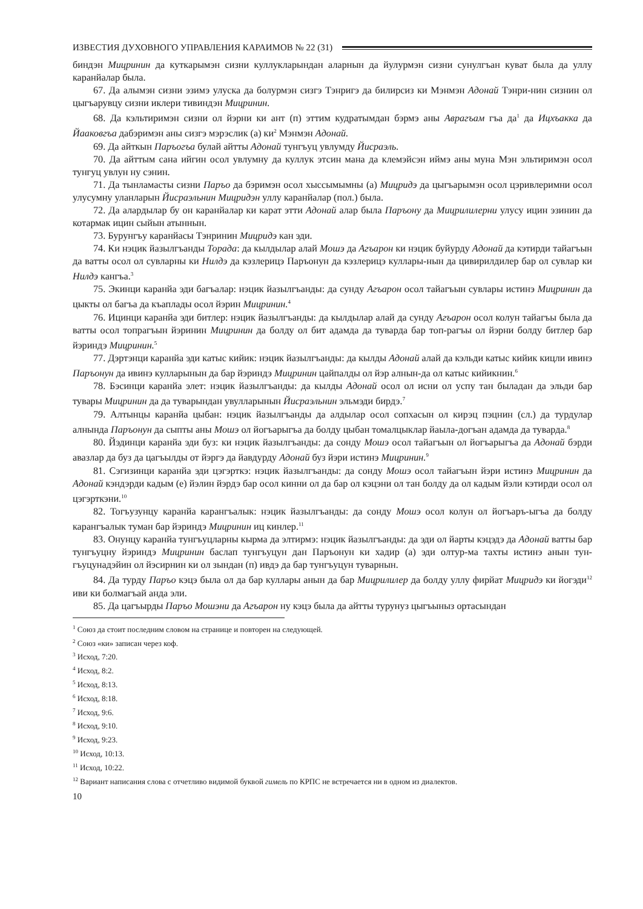ИЗВЕСТИЯ ДУХОВНОГО УПРАВЛЕНИЯ КАРАИМОВ № 22 (31)
биндэн Мицринин да куткарымэн сизни куллукларындан аларнын да йулурмэн сизни сунулгъан куват была да уллу каранйалар была.
67. Да алымэн сизни эзимэ улуска да болурмэн сизгэ Тэнригэ да билирсиз ки Мэнмэн Адонай Тэнри-нин сизнин ол цыгъарувцу сизни иклери тивиндэн Мицринин.
68. Да кэльтиримэн сизни ол йэрни ки ант (п) эттим кудратымдан бэрмэ аны Аврагъам гъа да<sup>1</sup> да Ицхъакка да Йааковгъа дабэримэн аны сизгэ мэрэслик (а) ки<sup>2</sup> Мэнмэн Адонай.
69. Да айткын Паръогъа булай айтты Адонай тунгъуц увлумду Йисраэль.
70. Да айттым сана ийгин осол увлумну да куллук этсин мана да клемэйсэн иймэ аны муна Мэн эльтиримэн осол тунгуц увлун ну сэнин.
71. Да тынламасты сизни Паръо да бэримэн осол хыссымымны (а) Мицридэ да цыгъарымэн осол цэривлеримни осол улусумну уланларын Йисраэльнин Мицридэн уллу каранйалар (пол.) была.
72. Да алардылар бу он каранйалар ки карат этти Адонай алар была Паръону да Мицрилилерни улусу ицин эзинин да котармак ицин сыйын атыннын.
73. Бурунгъу каранйасы Тэнринин Мицридэ кан эди.
74. Ки нэцик йазылгъанды Торада: да кылдылар алай Мошэ да Агъарон ки нэцик буйурду Адонай да кэтирди тайагъын да ватты осол ол сувларны ки Нилдэ да кэзлерицэ Паръонун да кэзлерицэ куллары-нын да цивирилдилер бар ол сувлар ки Нилдэ кангъа.<sup>3</sup>
75. Экинци каранйа эди багъалар: нэцик йазылгъанды: да сунду Агъарон осол тайагъын сувлары истинэ Мицринин да цыкты ол багъа да къаплады осол йэрин Мицринин.<sup>4</sup>
76. Ицинци каранйа эди битлер: нэцик йазылгъанды: да кылдылар алай да сунду Агъарон осол колун тайагъы была да ватты осол топрагъын йэринин Мицринин да болду ол бит адамда да туварда бар топ-рагъы ол йэрни болду битлер бар йэриндэ Мицринин.<sup>5</sup>
77. Дэртэнци каранйа эди катыс кийик: нэцик йазылгъанды: да кылды Адонай алай да кэльди катыс кийик кицли ивинэ Паръонун да ивинэ кулларынын да бар йэриндэ Мицринин цайпалды ол йэр алнын-да ол катыс кийикнин.<sup>6</sup>
78. Бэсинци каранйа элет: нэцик йазылгъанды: да кылды Адонай осол ол исни ол успу тан быладан да эльди бар тувары Мицринин да да туварындан увулларынын Йисраэльнин эльмэди бирдэ.<sup>7</sup>
79. Алтынцы каранйа цыбан: нэцик йазылгъанды да алдылар осол сопхасын ол кирэц пэцнин (сл.) да турдулар алнында Паръонун да сыпты аны Мошэ ол йогъарыгъа да болду цыбан томалцыклар йаыла-догъан адамда да туварда.<sup>8</sup>
80. Йэдинци каранйа эди буз: ки нэцик йазылгъанды: да сонду Мошэ осол тайагъын ол йогъарыгъа да Адонай бэрди авазлар да буз да цагъылды от йэргэ да йавдурду Адонай буз йэри истинэ Мицринин.<sup>9</sup>
81. Сэгизинци каранйа эди цэгэрткэ: нэцик йазылгъанды: да сонду Мошэ осол тайагъын йэри истинэ Мицринин да Адонай кэндэрди кадым (е) йэлин йэрдэ бар осол кинни ол да бар ол кэцэни ол тан болду да ол кадым йэли кэтирди осол ол цэгэрткэни.<sup>10</sup>
82. Тогъузунцу каранйа карангъалык: нэцик йазылгъанды: да сонду Мошэ осол колун ол йогъаръ-ыгъа да болду карангъалык туман бар йэриндэ Мицринин иц кинлер.<sup>11</sup>
83. Онунцу каранйа тунгъуцларны кырма да элтирмэ: нэцик йазылгъанды: да эди ол йарты кэцэдэ да Адонай ватты бар тунгъуцну йэриндэ Мицринин баслап тунгъуцун дан Паръонун ки хадир (а) эди олтур-ма тахты истинэ анын тун-гъуцунадэйин ол йэсирнин ки ол зындан (п) ивдэ да бар тунгъуцун туварнын.
84. Да турду Паръо кэцэ была ол да бар куллары анын да бар Мицрилилер да болду уллу фирйат Мицридэ ки йогэди<sup>12</sup> иви ки болмагъай анда эли.
85. Да цагъырды Паръо Мошэни да Агъарон ну кэцэ была да айтты турунуз цыгъыныз ортасындан
<sup>1</sup> Союз да стоит последним словом на странице и повторен на следующей.
<sup>2</sup> Союз «ки» записан через коф.
<sup>3</sup> Исход, 7:20.
<sup>4</sup> Исход, 8:2.
<sup>5</sup> Исход, 8:13.
<sup>6</sup> Исход, 8:18.
<sup>7</sup> Исход, 9:6.
<sup>8</sup> Исход, 9:10.
<sup>9</sup> Исход, 9:23.
<sup>10</sup> Исход, 10:13.
<sup>11</sup> Исход, 10:22.
<sup>12</sup> Вариант написания слова с отчетливо видимой буквой гимель по КРПС не встречается ни в одном из диалектов.
10